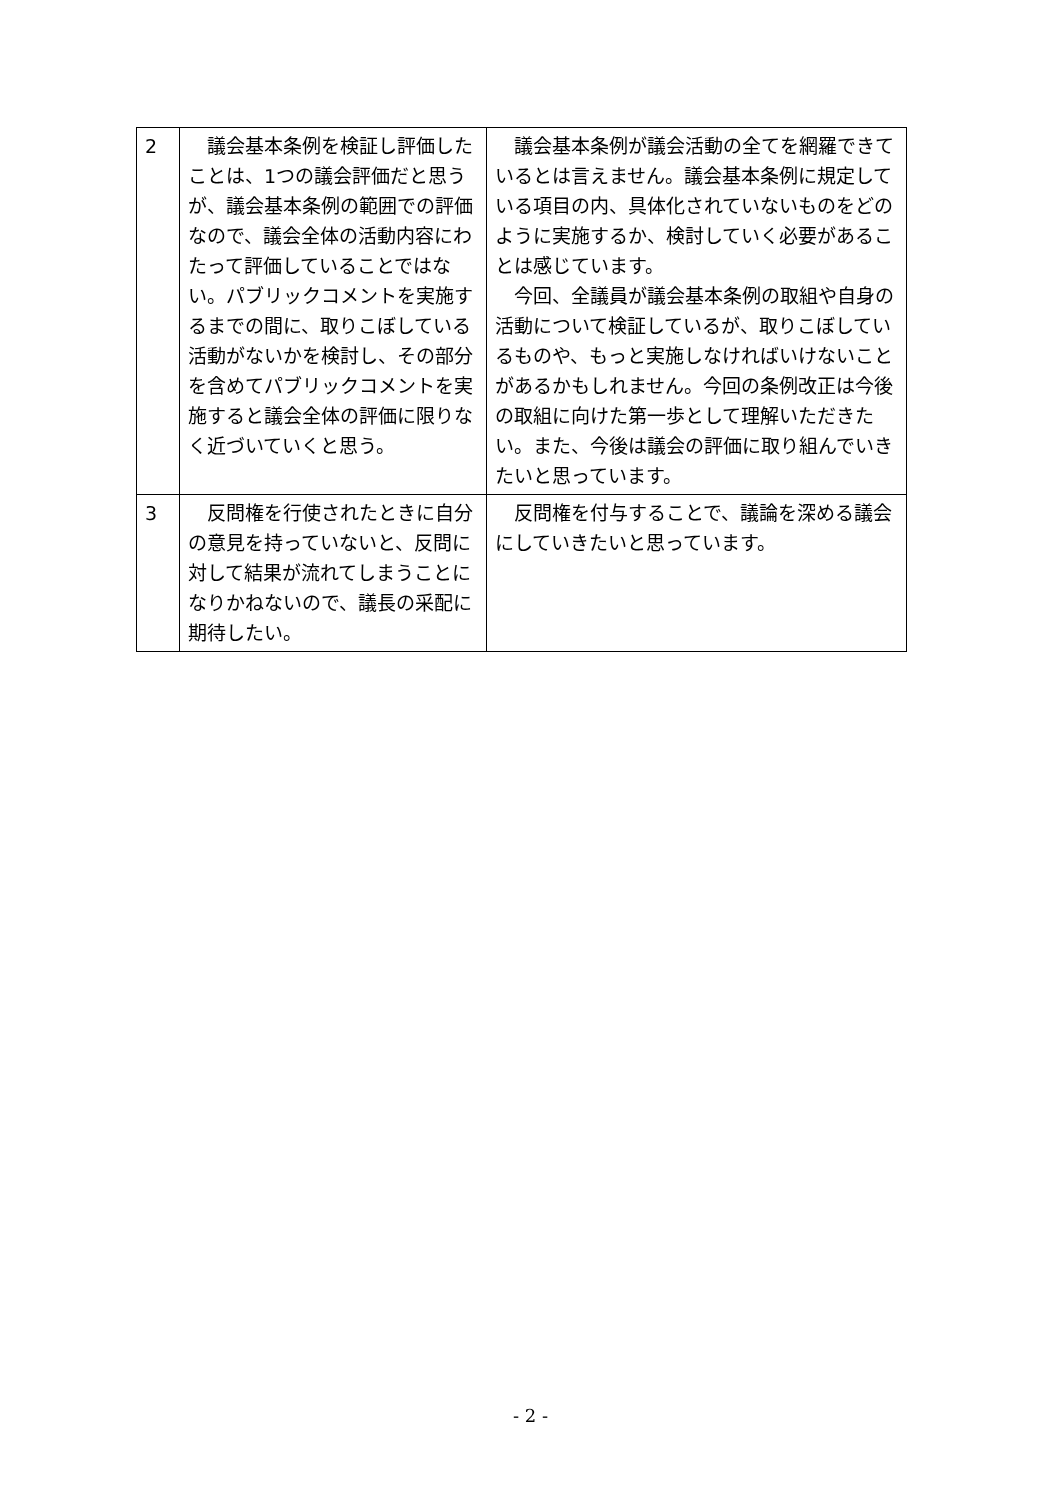| 2 | 議会基本条例を検証し評価したことは、1つの議会評価だと思うが、議会基本条例の範囲での評価なので、議会全体の活動内容にわたって評価していることではない。パブリックコメントを実施するまでの間に、取りこぼしている活動がないかを検討し、その部分を含めてパブリックコメントを実施すると議会全体の評価に限りなく近づいていくと思う。 | 議会基本条例が議会活動の全てを網羅できているとは言えません。議会基本条例に規定している項目の内、具体化されていないものをどのように実施するか、検討していく必要があることは感じています。 今回、全議員が議会基本条例の取組や自身の活動について検証しているが、取りこぼしているものや、もっと実施しなければいけないことがあるかもしれません。今回の条例改正は今後の取組に向けた第一歩として理解いただきたい。また、今後は議会の評価に取り組んでいきたいと思っています。 |
| 3 | 反問権を行使されたときに自分の意見を持っていないと、反問に対して結果が流れてしまうことになりかねないので、議長の采配に期待したい。 | 反問権を付与することで、議論を深める議会にしていきたいと思っています。 |
- 2 -